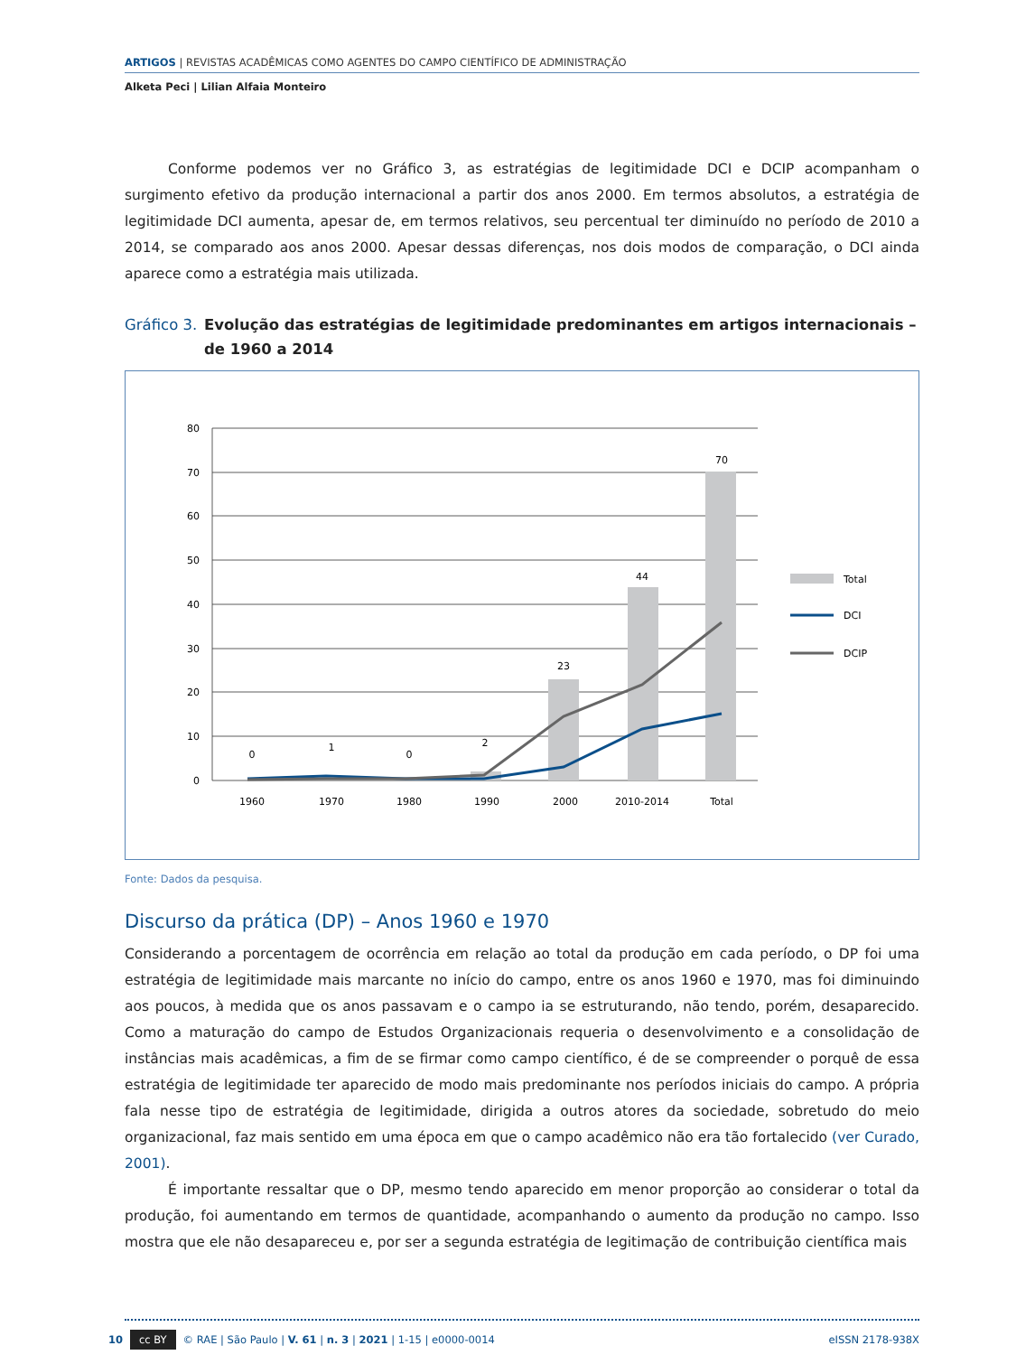ARTIGOS | REVISTAS ACADÊMICAS COMO AGENTES DO CAMPO CIENTÍFICO DE ADMINISTRAÇÃO
Alketa Peci | Lilian Alfaia Monteiro
Conforme podemos ver no Gráfico 3, as estratégias de legitimidade DCI e DCIP acompanham o surgimento efetivo da produção internacional a partir dos anos 2000. Em termos absolutos, a estratégia de legitimidade DCI aumenta, apesar de, em termos relativos, seu percentual ter diminuído no período de 2010 a 2014, se comparado aos anos 2000. Apesar dessas diferenças, nos dois modos de comparação, o DCI ainda aparece como a estratégia mais utilizada.
Gráfico 3. Evolução das estratégias de legitimidade predominantes em artigos internacionais – de 1960 a 2014
80
70
60
50
40
30
20
10
0
0
1
0
2
23
44
70
1960
1970
1980
1990
2000
2010-2014
Total
Total
DCI
DCIP
Fonte: Dados da pesquisa.
Discurso da prática (DP) – Anos 1960 e 1970
Considerando a porcentagem de ocorrência em relação ao total da produção em cada período, o DP foi uma estratégia de legitimidade mais marcante no início do campo, entre os anos 1960 e 1970, mas foi diminuindo aos poucos, à medida que os anos passavam e o campo ia se estruturando, não tendo, porém, desaparecido. Como a maturação do campo de Estudos Organizacionais requeria o desenvolvimento e a consolidação de instâncias mais acadêmicas, a fim de se firmar como campo científico, é de se compreender o porquê de essa estratégia de legitimidade ter aparecido de modo mais predominante nos períodos iniciais do campo. A própria fala nesse tipo de estratégia de legitimidade, dirigida a outros atores da sociedade, sobretudo do meio organizacional, faz mais sentido em uma época em que o campo acadêmico não era tão fortalecido (ver Curado, 2001).
É importante ressaltar que o DP, mesmo tendo aparecido em menor proporção ao considerar o total da produção, foi aumentando em termos de quantidade, acompanhando o aumento da produção no campo. Isso mostra que ele não desapareceu e, por ser a segunda estratégia de legitimação de contribuição científica mais
10 cc BY © RAE | São Paulo | V. 61 | n. 3 | 2021 | 1-15 | e0000-0014 eISSN 2178-938X